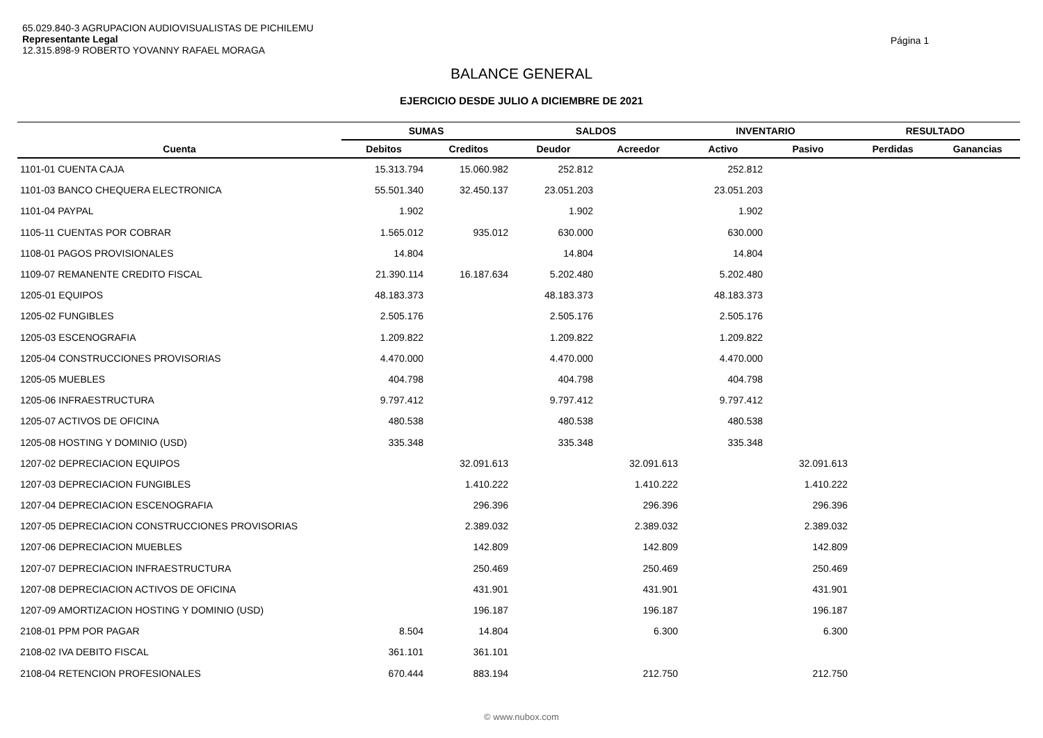65.029.840-3 AGRUPACION AUDIOVISUALISTAS DE PICHILEMU
Representante Legal
12.315.898-9 ROBERTO YOVANNY RAFAEL MORAGA
Página 1
BALANCE GENERAL
EJERCICIO DESDE JULIO A DICIEMBRE DE 2021
| | SUMAS | | SALDOS | | INVENTARIO | | RESULTADO | |
| --- | --- | --- | --- | --- | --- | --- | --- | --- |
| Cuenta | Debitos | Creditos | Deudor | Acreedor | Activo | Pasivo | Perdidas | Ganancias |
| 1101-01 CUENTA CAJA | 15.313.794 | 15.060.982 | 252.812 | | 252.812 | | | |
| 1101-03 BANCO CHEQUERA ELECTRONICA | 55.501.340 | 32.450.137 | 23.051.203 | | 23.051.203 | | | |
| 1101-04 PAYPAL | 1.902 | | 1.902 | | 1.902 | | | |
| 1105-11 CUENTAS POR COBRAR | 1.565.012 | 935.012 | 630.000 | | 630.000 | | | |
| 1108-01 PAGOS PROVISIONALES | 14.804 | | 14.804 | | 14.804 | | | |
| 1109-07 REMANENTE CREDITO FISCAL | 21.390.114 | 16.187.634 | 5.202.480 | | 5.202.480 | | | |
| 1205-01 EQUIPOS | 48.183.373 | | 48.183.373 | | 48.183.373 | | | |
| 1205-02 FUNGIBLES | 2.505.176 | | 2.505.176 | | 2.505.176 | | | |
| 1205-03 ESCENOGRAFIA | 1.209.822 | | 1.209.822 | | 1.209.822 | | | |
| 1205-04 CONSTRUCCIONES PROVISORIAS | 4.470.000 | | 4.470.000 | | 4.470.000 | | | |
| 1205-05 MUEBLES | 404.798 | | 404.798 | | 404.798 | | | |
| 1205-06 INFRAESTRUCTURA | 9.797.412 | | 9.797.412 | | 9.797.412 | | | |
| 1205-07 ACTIVOS DE OFICINA | 480.538 | | 480.538 | | 480.538 | | | |
| 1205-08 HOSTING Y DOMINIO (USD) | 335.348 | | 335.348 | | 335.348 | | | |
| 1207-02 DEPRECIACION EQUIPOS | | 32.091.613 | | 32.091.613 | | 32.091.613 | | |
| 1207-03 DEPRECIACION FUNGIBLES | | 1.410.222 | | 1.410.222 | | 1.410.222 | | |
| 1207-04 DEPRECIACION ESCENOGRAFIA | | 296.396 | | 296.396 | | 296.396 | | |
| 1207-05 DEPRECIACION CONSTRUCCIONES PROVISORIAS | | 2.389.032 | | 2.389.032 | | 2.389.032 | | |
| 1207-06 DEPRECIACION MUEBLES | | 142.809 | | 142.809 | | 142.809 | | |
| 1207-07 DEPRECIACION INFRAESTRUCTURA | | 250.469 | | 250.469 | | 250.469 | | |
| 1207-08 DEPRECIACION ACTIVOS DE OFICINA | | 431.901 | | 431.901 | | 431.901 | | |
| 1207-09 AMORTIZACION HOSTING Y DOMINIO (USD) | | 196.187 | | 196.187 | | 196.187 | | |
| 2108-01 PPM POR PAGAR | 8.504 | 14.804 | | 6.300 | | 6.300 | | |
| 2108-02 IVA DEBITO FISCAL | 361.101 | 361.101 | | | | | | |
| 2108-04 RETENCION PROFESIONALES | 670.444 | 883.194 | | 212.750 | | 212.750 | | |
© www.nubox.com